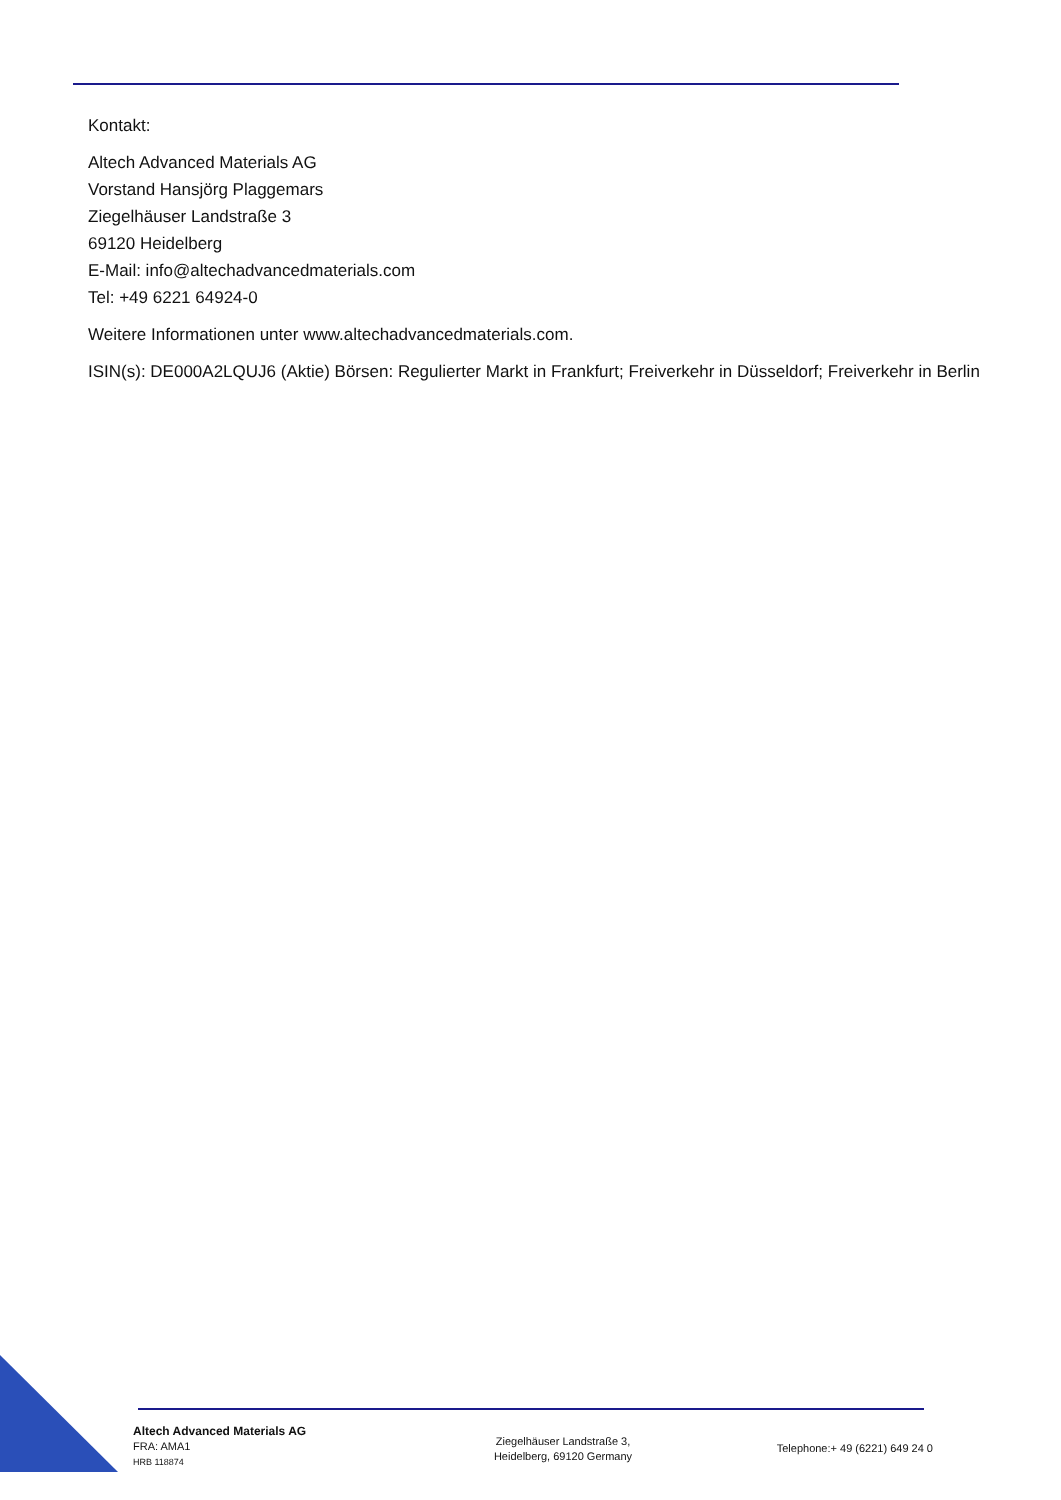Kontakt:
Altech Advanced Materials AG
Vorstand Hansjörg Plaggemars
Ziegelhäuser Landstraße 3
69120 Heidelberg
E-Mail: info@altechadvancedmaterials.com
Tel: +49 6221 64924-0
Weitere Informationen unter www.altechadvancedmaterials.com.
ISIN(s): DE000A2LQUJ6 (Aktie) Börsen: Regulierter Markt in Frankfurt; Freiverkehr in Düsseldorf; Freiverkehr in Berlin
Altech Advanced Materials AG
FRA: AMA1
HRB 118874
Ziegelhäuser Landstraße 3,
Heidelberg, 69120 Germany
Telephone:+ 49 (6221) 649 24 0